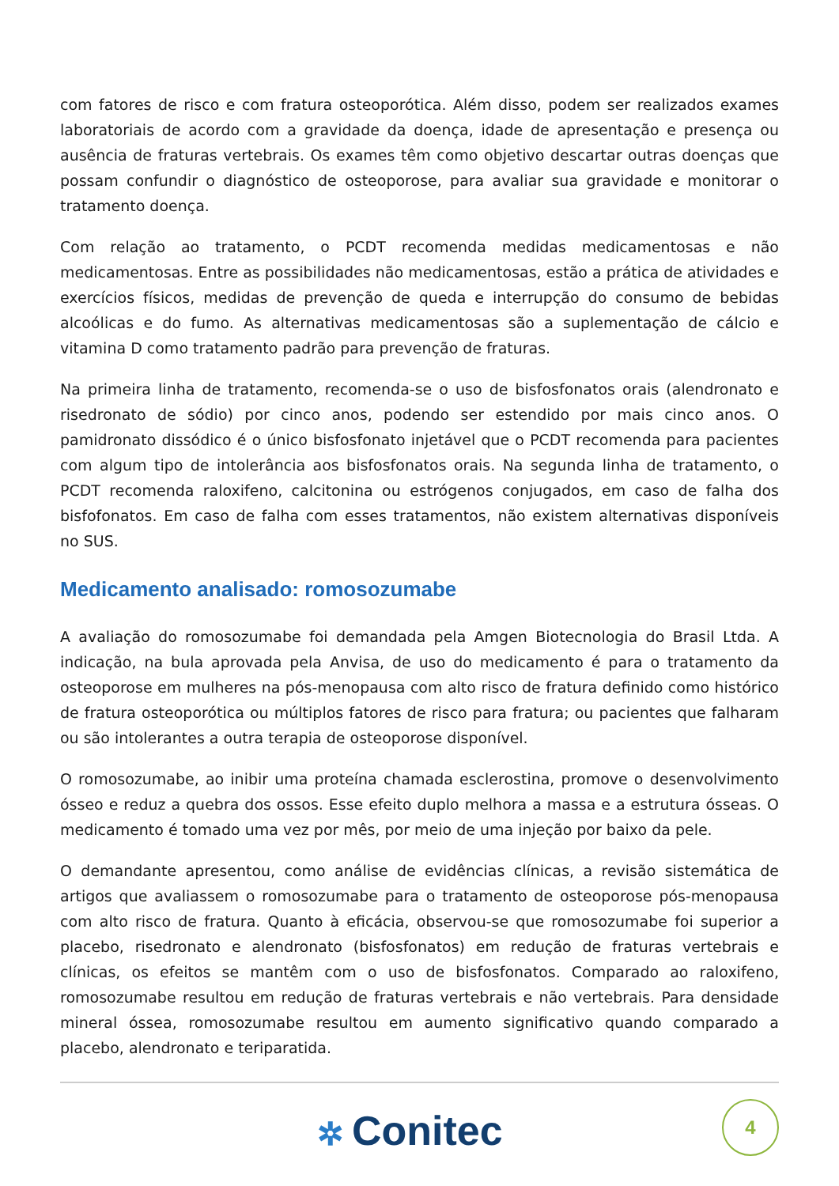com fatores de risco e com fratura osteoporótica. Além disso, podem ser realizados exames laboratoriais de acordo com a gravidade da doença, idade de apresentação e presença ou ausência de fraturas vertebrais. Os exames têm como objetivo descartar outras doenças que possam confundir o diagnóstico de osteoporose, para avaliar sua gravidade e monitorar o tratamento doença.
Com relação ao tratamento, o PCDT recomenda medidas medicamentosas e não medicamentosas. Entre as possibilidades não medicamentosas, estão a prática de atividades e exercícios físicos, medidas de prevenção de queda e interrupção do consumo de bebidas alcoólicas e do fumo. As alternativas medicamentosas são a suplementação de cálcio e vitamina D como tratamento padrão para prevenção de fraturas.
Na primeira linha de tratamento, recomenda-se o uso de bisfosfonatos orais (alendronato e risedronato de sódio) por cinco anos, podendo ser estendido por mais cinco anos. O pamidronato dissódico é o único bisfosfonato injetável que o PCDT recomenda para pacientes com algum tipo de intolerância aos bisfosfonatos orais. Na segunda linha de tratamento, o PCDT recomenda raloxifeno, calcitonina ou estrógenos conjugados, em caso de falha dos bisfofonatos. Em caso de falha com esses tratamentos, não existem alternativas disponíveis no SUS.
Medicamento analisado: romosozumabe
A avaliação do romosozumabe foi demandada pela Amgen Biotecnologia do Brasil Ltda. A indicação, na bula aprovada pela Anvisa, de uso do medicamento é para o tratamento da osteoporose em mulheres na pós-menopausa com alto risco de fratura definido como histórico de fratura osteoporótica ou múltiplos fatores de risco para fratura; ou pacientes que falharam ou são intolerantes a outra terapia de osteoporose disponível.
O romosozumabe, ao inibir uma proteína chamada esclerostina, promove o desenvolvimento ósseo e reduz a quebra dos ossos. Esse efeito duplo melhora a massa e a estrutura ósseas. O medicamento é tomado uma vez por mês, por meio de uma injeção por baixo da pele.
O demandante apresentou, como análise de evidências clínicas, a revisão sistemática de artigos que avaliassem o romosozumabe para o tratamento de osteoporose pós-menopausa com alto risco de fratura. Quanto à eficácia, observou-se que romosozumabe foi superior a placebo, risedronato e alendronato (bisfosfonatos) em redução de fraturas vertebrais e clínicas, os efeitos se mantêm com o uso de bisfosfonatos. Comparado ao raloxifeno, romosozumabe resultou em redução de fraturas vertebrais e não vertebrais. Para densidade mineral óssea, romosozumabe resultou em aumento significativo quando comparado a placebo, alendronato e teriparatida.
✲ Conitec 4